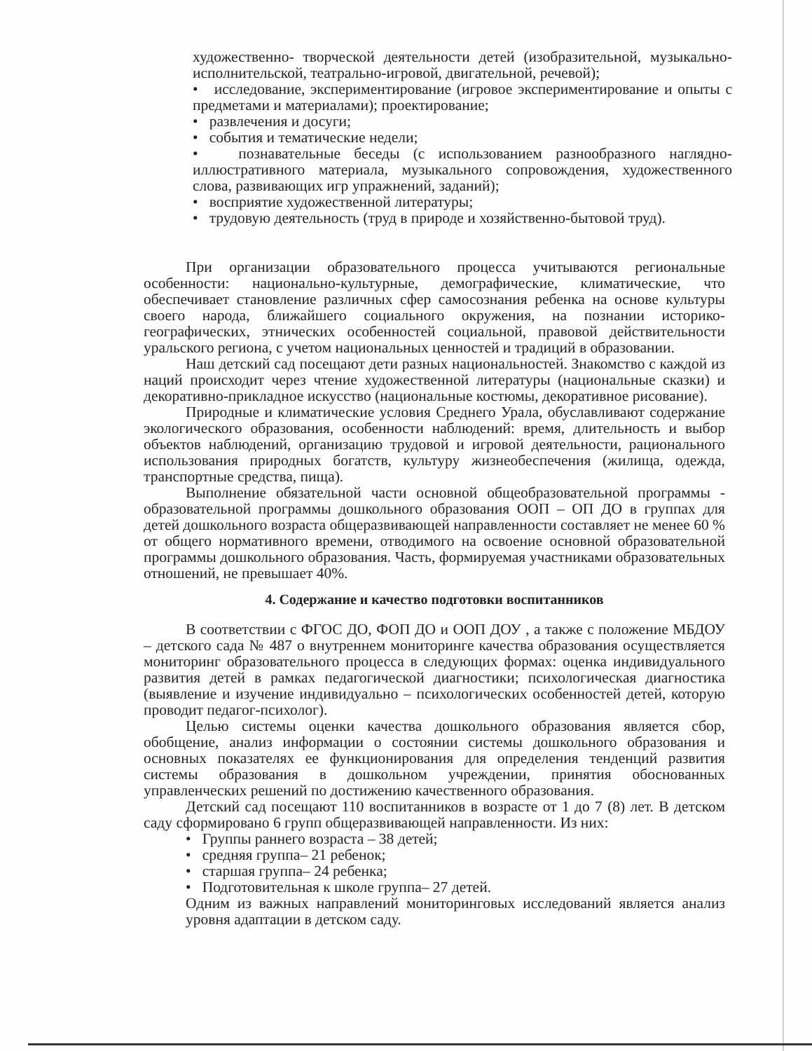художественно- творческой деятельности детей (изобразительной, музыкально-исполнительской, театрально-игровой, двигательной, речевой);
• исследование, экспериментирование (игровое экспериментирование и опыты с предметами и материалами); проектирование;
• развлечения и досуги;
• события и тематические недели;
• познавательные беседы (с использованием разнообразного наглядно-иллюстративного материала, музыкального сопровождения, художественного слова, развивающих игр упражнений, заданий);
• восприятие художественной литературы;
• трудовую деятельность (труд в природе и хозяйственно-бытовой труд).
При организации образовательного процесса учитываются региональные особенности: национально-культурные, демографические, климатические, что обеспечивает становление различных сфер самосознания ребенка на основе культуры своего народа, ближайшего социального окружения, на познании историко-географических, этнических особенностей социальной, правовой действительности уральского региона, с учетом национальных ценностей и традиций в образовании.
Наш детский сад посещают дети разных национальностей. Знакомство с каждой из наций происходит через чтение художественной литературы (национальные сказки) и декоративно-прикладное искусство (национальные костюмы, декоративное рисование).
Природные и климатические условия Среднего Урала, обуславливают содержание экологического образования, особенности наблюдений: время, длительность и выбор объектов наблюдений, организацию трудовой и игровой деятельности, рационального использования природных богатств, культуру жизнеобеспечения (жилища, одежда, транспортные средства, пища).
Выполнение обязательной части основной общеобразовательной программы - образовательной программы дошкольного образования ООП – ОП ДО в группах для детей дошкольного возраста общеразвивающей направленности составляет не менее 60 % от общего нормативного времени, отводимого на освоение основной образовательной программы дошкольного образования. Часть, формируемая участниками образовательных отношений, не превышает 40%.
4. Содержание и качество подготовки воспитанников
В соответствии с ФГОС ДО, ФОП ДО и ООП ДОУ , а также с положение МБДОУ – детского сада № 487 о внутреннем мониторинге качества образования осуществляется мониторинг образовательного процесса в следующих формах: оценка индивидуального развития детей в рамках педагогической диагностики; психологическая диагностика (выявление и изучение индивидуально – психологических особенностей детей, которую проводит педагог-психолог).
Целью системы оценки качества дошкольного образования является сбор, обобщение, анализ информации о состоянии системы дошкольного образования и основных показателях ее функционирования для определения тенденций развития системы образования в дошкольном учреждении, принятия обоснованных управленческих решений по достижению качественного образования.
Детский сад посещают 110 воспитанников в возрасте от 1 до 7 (8) лет. В детском саду сформировано 6 групп общеразвивающей направленности. Из них:
• Группы раннего возраста – 38 детей;
• средняя группа– 21 ребенок;
• старшая группа– 24 ребенка;
• Подготовительная к школе группа– 27 детей.
Одним из важных направлений мониторинговых исследований является анализ уровня адаптации в детском саду.